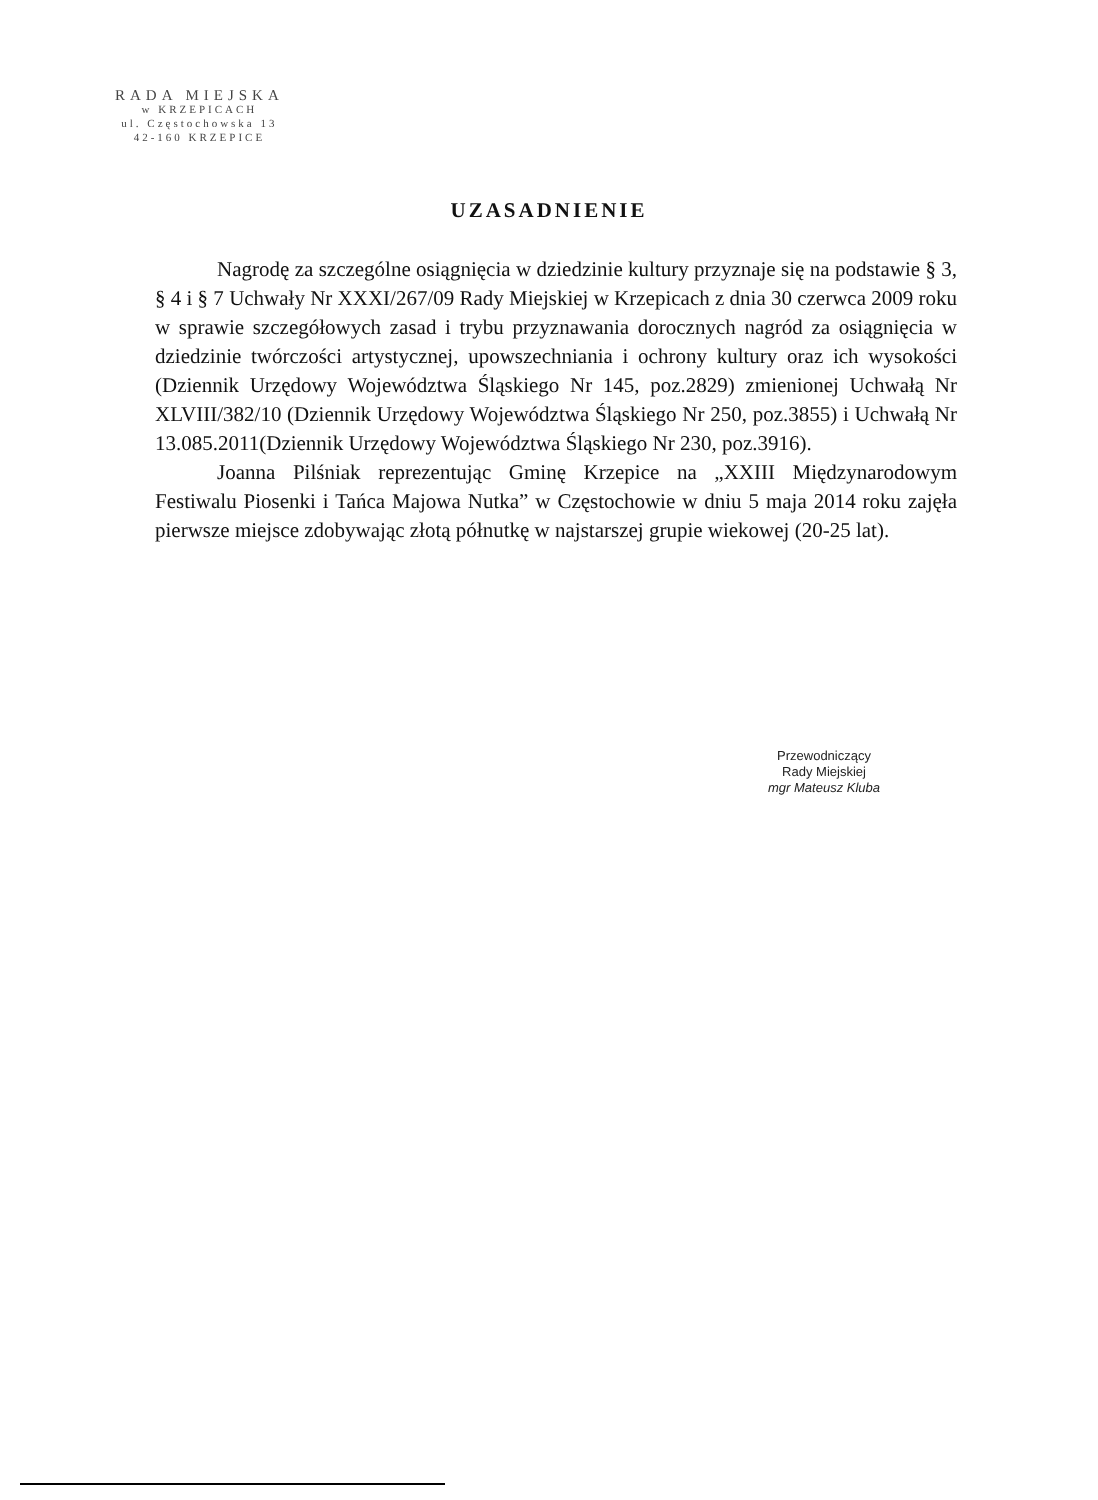RADA MIEJSKA
w KRZEPICACH
ul. Częstochowska 13
42-160 KRZEPICE
UZASADNIENIE
Nagrodę za szczególne osiągnięcia w dziedzinie kultury przyznaje się na podstawie § 3, § 4 i § 7 Uchwały Nr XXXI/267/09 Rady Miejskiej w Krzepicach z dnia 30 czerwca 2009 roku w sprawie szczegółowych zasad i trybu przyznawania dorocznych nagród za osiągnięcia w dziedzinie twórczości artystycznej, upowszechniania i ochrony kultury oraz ich wysokości (Dziennik Urzędowy Województwa Śląskiego Nr 145, poz.2829) zmienionej Uchwałą Nr XLVIII/382/10 (Dziennik Urzędowy Województwa Śląskiego Nr 250, poz.3855) i Uchwałą Nr 13.085.2011(Dziennik Urzędowy Województwa Śląskiego Nr 230, poz.3916).
Joanna Pilśniak reprezentując Gminę Krzepice na „XXIII Międzynarodowym Festiwalu Piosenki i Tańca Majowa Nutka” w Częstochowie w dniu 5 maja 2014 roku zajęła pierwsze miejsce zdobywając złotą półnutkę w najstarszej grupie wiekowej (20-25 lat).
Przewodniczący
Rady Miejskiej
mgr Mateusz Kluba